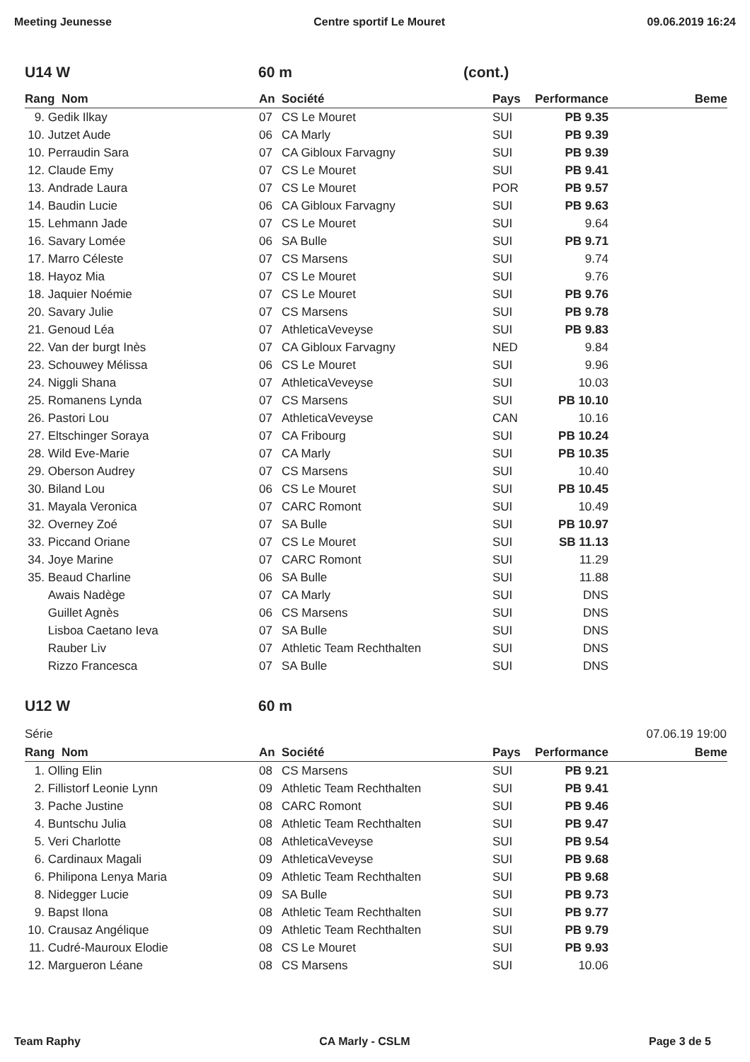Meeting Jeunesse Centre sportif Le Mouret 09.06.2019 16:24
U14 W 60 m (cont.)
| Rang Nom | | An | Société | Pays | Performance | Beme |
| --- | --- | --- | --- | --- | --- | --- |
| 9. | Gedik Ilkay | 07 | CS Le Mouret | SUI | PB 9.35 | |
| 10. | Jutzet Aude | 06 | CA Marly | SUI | PB 9.39 | |
| 10. | Perraudin Sara | 07 | CA Gibloux Farvagny | SUI | PB 9.39 | |
| 12. | Claude Emy | 07 | CS Le Mouret | SUI | PB 9.41 | |
| 13. | Andrade Laura | 07 | CS Le Mouret | POR | PB 9.57 | |
| 14. | Baudin Lucie | 06 | CA Gibloux Farvagny | SUI | PB 9.63 | |
| 15. | Lehmann Jade | 07 | CS Le Mouret | SUI | 9.64 | |
| 16. | Savary Lomée | 06 | SA Bulle | SUI | PB 9.71 | |
| 17. | Marro Céleste | 07 | CS Marsens | SUI | 9.74 | |
| 18. | Hayoz Mia | 07 | CS Le Mouret | SUI | 9.76 | |
| 18. | Jaquier Noémie | 07 | CS Le Mouret | SUI | PB 9.76 | |
| 20. | Savary Julie | 07 | CS Marsens | SUI | PB 9.78 | |
| 21. | Genoud Léa | 07 | AthleticaVeveyse | SUI | PB 9.83 | |
| 22. | Van der burgt Inès | 07 | CA Gibloux Farvagny | NED | 9.84 | |
| 23. | Schouwey Mélissa | 06 | CS Le Mouret | SUI | 9.96 | |
| 24. | Niggli Shana | 07 | AthleticaVeveyse | SUI | 10.03 | |
| 25. | Romanens Lynda | 07 | CS Marsens | SUI | PB 10.10 | |
| 26. | Pastori Lou | 07 | AthleticaVeveyse | CAN | 10.16 | |
| 27. | Eltschinger Soraya | 07 | CA Fribourg | SUI | PB 10.24 | |
| 28. | Wild Eve-Marie | 07 | CA Marly | SUI | PB 10.35 | |
| 29. | Oberson Audrey | 07 | CS Marsens | SUI | 10.40 | |
| 30. | Biland Lou | 06 | CS Le Mouret | SUI | PB 10.45 | |
| 31. | Mayala Veronica | 07 | CARC Romont | SUI | 10.49 | |
| 32. | Overney Zoé | 07 | SA Bulle | SUI | PB 10.97 | |
| 33. | Piccand Oriane | 07 | CS Le Mouret | SUI | SB 11.13 | |
| 34. | Joye Marine | 07 | CARC Romont | SUI | 11.29 | |
| 35. | Beaud Charline | 06 | SA Bulle | SUI | 11.88 | |
| | Awais Nadège | 07 | CA Marly | SUI | DNS | |
| | Guillet Agnès | 06 | CS Marsens | SUI | DNS | |
| | Lisboa Caetano Ieva | 07 | SA Bulle | SUI | DNS | |
| | Rauber Liv | 07 | Athletic Team Rechthalten | SUI | DNS | |
| | Rizzo Francesca | 07 | SA Bulle | SUI | DNS | |
U12 W 60 m
Série 07.06.19 19:00
| Rang Nom | | An | Société | Pays | Performance | Beme |
| --- | --- | --- | --- | --- | --- | --- |
| 1. | Olling Elin | 08 | CS Marsens | SUI | PB 9.21 | |
| 2. | Fillistorf Leonie Lynn | 09 | Athletic Team Rechthalten | SUI | PB 9.41 | |
| 3. | Pache Justine | 08 | CARC Romont | SUI | PB 9.46 | |
| 4. | Buntschu Julia | 08 | Athletic Team Rechthalten | SUI | PB 9.47 | |
| 5. | Veri Charlotte | 08 | AthleticaVeveyse | SUI | PB 9.54 | |
| 6. | Cardinaux Magali | 09 | AthleticaVeveyse | SUI | PB 9.68 | |
| 6. | Philipona Lenya Maria | 09 | Athletic Team Rechthalten | SUI | PB 9.68 | |
| 8. | Nidegger Lucie | 09 | SA Bulle | SUI | PB 9.73 | |
| 9. | Bapst Ilona | 08 | Athletic Team Rechthalten | SUI | PB 9.77 | |
| 10. | Crausaz Angélique | 09 | Athletic Team Rechthalten | SUI | PB 9.79 | |
| 11. | Cudré-Mauroux Elodie | 08 | CS Le Mouret | SUI | PB 9.93 | |
| 12. | Margueron Léane | 08 | CS Marsens | SUI | 10.06 | |
Team Raphy CA Marly - CSLM Page 3 de 5